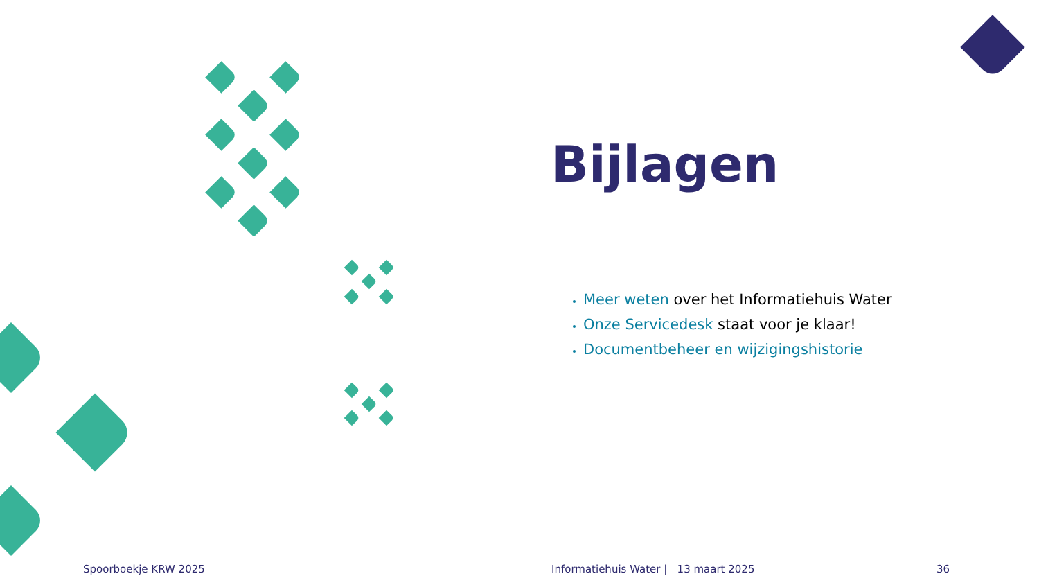Bijlagen
Meer weten over het Informatiehuis Water
Onze Servicedesk staat voor je klaar!
Documentbeheer en wijzigingshistorie
Spoorboekje KRW 2025
Informatiehuis Water | 13 maart 2025
36